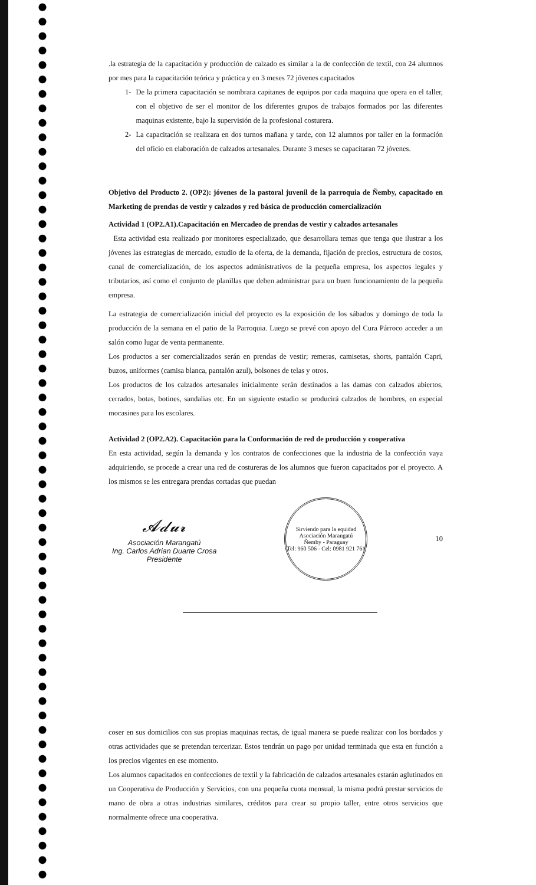.la estrategia de la capacitación y producción de calzado es similar a la de confección de textil, con 24 alumnos por mes para la capacitación teórica y práctica y en 3 meses 72 jóvenes capacitados
1- De la primera capacitación se nombrara capitanes de equipos por cada maquina que opera en el taller, con el objetivo de ser el monitor de los diferentes grupos de trabajos formados por las diferentes maquinas existente, bajo la supervisión de la profesional costurera.
2- La capacitación se realizara en dos turnos mañana y tarde, con 12 alumnos por taller en la formación del oficio en elaboración de calzados artesanales. Durante 3 meses se capacitaran 72 jóvenes.
Objetivo del Producto 2. (OP2): jóvenes de la pastoral juvenil de la parroquia de Ñemby, capacitado en Marketing de prendas de vestir y calzados y red básica de producción comercialización
Actividad 1 (OP2.A1).Capacitación en Mercadeo de prendas de vestir y calzados artesanales
Esta actividad esta realizado por monitores especializado, que desarrollara temas que tenga que ilustrar a los jóvenes las estrategias de mercado, estudio de la oferta, de la demanda, fijación de precios, estructura de costos, canal de comercialización, de los aspectos administrativos de la pequeña empresa, los aspectos legales y tributarios, así como el conjunto de planillas que deben administrar para un buen funcionamiento de la pequeña empresa.
La estrategia de comercialización inicial del proyecto es la exposición de los sábados y domingo de toda la producción de la semana en el patio de la Parroquia. Luego se prevé con apoyo del Cura Párroco acceder a un salón como lugar de venta permanente.
Los productos a ser comercializados serán en prendas de vestir; remeras, camisetas, shorts, pantalón Capri, buzos, uniformes (camisa blanca, pantalón azul), bolsones de telas y otros.
Los productos de los calzados artesanales inicialmente serán destinados a las damas con calzados abiertos, cerrados, botas, botines, sandalias etc. En un siguiente estadio se producirá calzados de hombres, en especial mocasines para los escolares.
Actividad 2 (OP2.A2). Capacitación para la Conformación de red de producción y cooperativa
En esta actividad, según la demanda y los contratos de confecciones que la industria de la confección vaya adquiriendo, se procede a crear una red de costureras de los alumnos que fueron capacitados por el proyecto. A los mismos se les entregara prendas cortadas que puedan
𝓐𝓭𝓾𝓻
Asociación Marangatú
Ing. Carlos Adrian Duarte Crosa
Presidente
Sirviendo para la equidad
Asociación Marangatú
Ñemby - Paraguay
Tel: 960 506 - Cel: 0981 921 761
10
coser en sus domicilios con sus propias maquinas rectas, de igual manera se puede realizar con los bordados y otras actividades que se pretendan tercerizar. Estos tendrán un pago por unidad terminada que esta en función a los precios vigentes en ese momento.
Los alumnos capacitados en confecciones de textil y la fabricación de calzados artesanales estarán aglutinados en un Cooperativa de Producción y Servicios, con una pequeña cuota mensual, la misma podrá prestar servicios de mano de obra a otras industrias similares, créditos para crear su propio taller, entre otros servicios que normalmente ofrece una cooperativa.